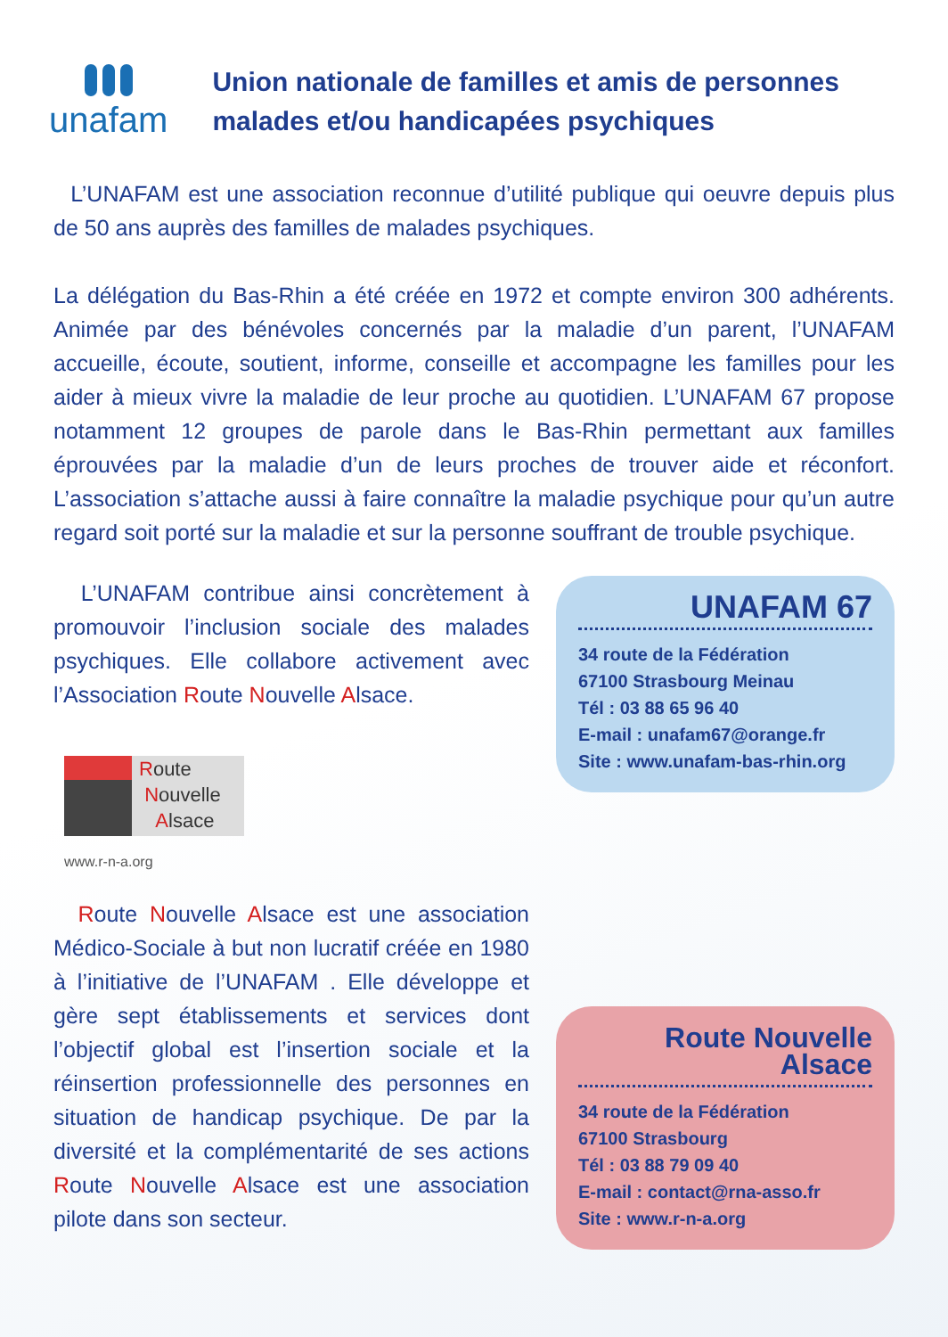unafam
Union nationale de familles et amis de personnes malades et/ou handicapées psychiques
L’UNAFAM est une association reconnue d’utilité publique qui oeuvre depuis plus de 50 ans auprès des familles de malades psychiques.
La délégation du Bas-Rhin a été créée en 1972 et compte environ 300 adhérents. Animée par des bénévoles concernés par la maladie d’un parent, l’UNAFAM accueille, écoute, soutient, informe, conseille et accompagne les familles pour les aider à mieux vivre la maladie de leur proche au quotidien. L’UNAFAM 67 propose notamment 12 groupes de parole dans le Bas-Rhin permettant aux familles éprouvées par la maladie d’un de leurs proches de trouver aide et réconfort. L’association s’attache aussi à faire connaître la maladie psychique pour qu’un autre regard soit porté sur la maladie et sur la personne souffrant de trouble psychique.
L’UNAFAM contribue ainsi concrètement à promouvoir l’inclusion sociale des malades psychiques. Elle collabore activement avec l’Association Route Nouvelle Alsace.
Route
Nouvelle
Alsace
www.r-n-a.org
Route Nouvelle Alsace est une association Médico-Sociale à but non lucratif créée en 1980 à l’initiative de l’UNAFAM . Elle développe et gère sept établissements et services dont l’objectif global est l’insertion sociale et la réinsertion professionnelle des personnes en situation de handicap psychique. De par la diversité et la complémentarité de ses actions Route Nouvelle Alsace est une association pilote dans son secteur.
UNAFAM 67
34 route de la Fédération
67100 Strasbourg Meinau
Tél : 03 88 65 96 40
E-mail : unafam67@orange.fr
Site : www.unafam-bas-rhin.org
Route Nouvelle Alsace
34 route de la Fédération
67100 Strasbourg
Tél : 03 88 79 09 40
E-mail : contact@rna-asso.fr
Site : www.r-n-a.org